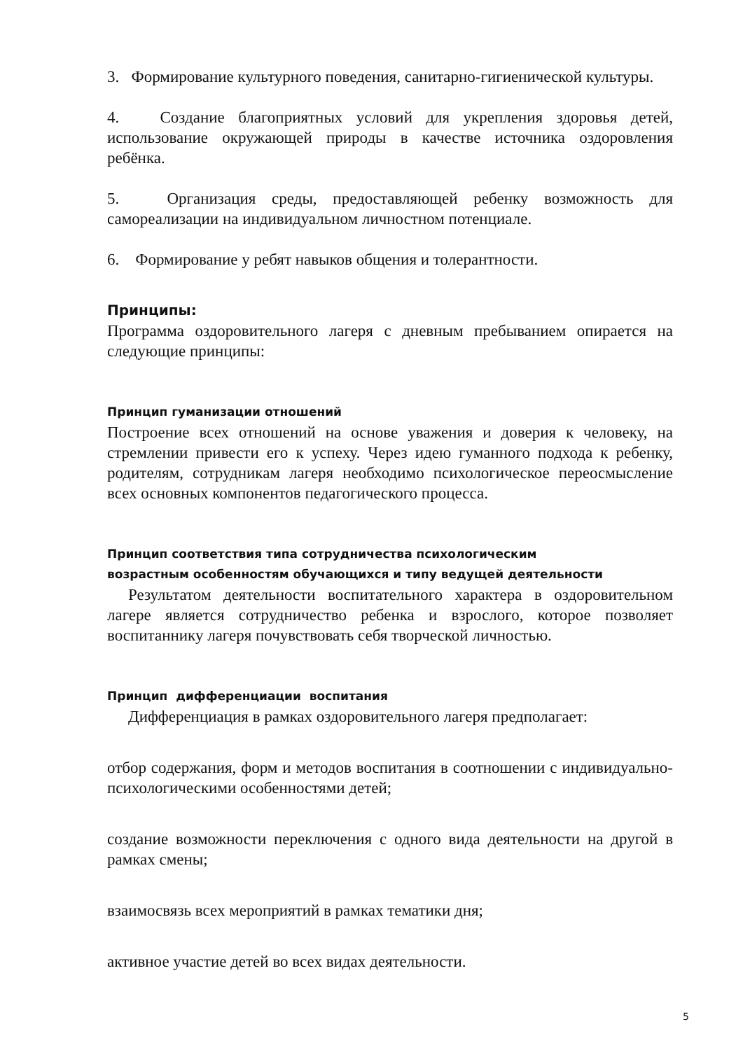3. Формирование культурного поведения, санитарно-гигиенической культуры.
4. Создание благоприятных условий для укрепления здоровья детей, использование окружающей природы в качестве источника оздоровления ребёнка.
5. Организация среды, предоставляющей ребенку возможность для самореализации на индивидуальном личностном потенциале.
6. Формирование у ребят навыков общения и толерантности.
Принципы:
Программа оздоровительного лагеря с дневным пребыванием опирается на следующие принципы:
Принцип гуманизации отношений
Построение всех отношений на основе уважения и доверия к человеку, на стремлении привести его к успеху. Через идею гуманного подхода к ребенку, родителям, сотрудникам лагеря необходимо психологическое переосмысление всех основных компонентов педагогического процесса.
Принцип соответствия типа сотрудничества психологическим
возрастным особенностям обучающихся и типу ведущей деятельности
Результатом деятельности воспитательного характера в оздоровительном лагере является сотрудничество ребенка и взрослого, которое позволяет воспитаннику лагеря почувствовать себя творческой личностью.
Принцип дифференциации воспитания
Дифференциация в рамках оздоровительного лагеря предполагает:
отбор содержания, форм и методов воспитания в соотношении с индивидуально-психологическими особенностями детей;
создание возможности переключения с одного вида деятельности на другой в рамках смены;
взаимосвязь всех мероприятий в рамках тематики дня;
активное участие детей во всех видах деятельности.
5